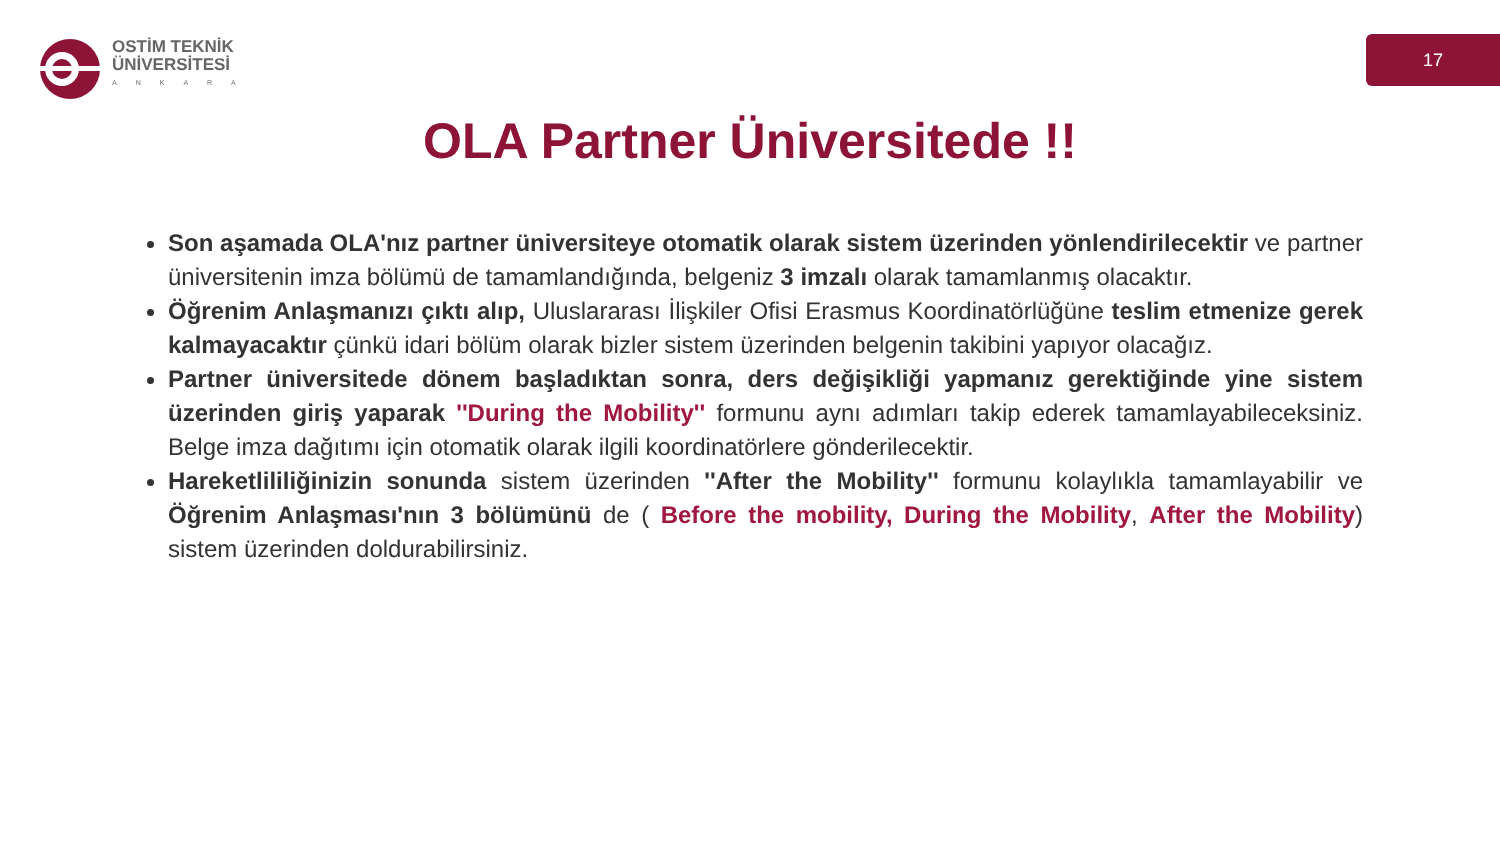OSTİM TEKNİK
ÜNİVERSİTESİ
ANKARA
17
OLA Partner Üniversitede !!
Son aşamada OLA'nız partner üniversiteye otomatik olarak sistem üzerinden yönlendirilecektir ve partner üniversitenin imza bölümü de tamamlandığında, belgeniz 3 imzalı olarak tamamlanmış olacaktır.
Öğrenim Anlaşmanızı çıktı alıp, Uluslararası İlişkiler Ofisi Erasmus Koordinatörlüğüne teslim etmenize gerek kalmayacaktır çünkü idari bölüm olarak bizler sistem üzerinden belgenin takibini yapıyor olacağız.
Partner üniversitede dönem başladıktan sonra, ders değişikliği yapmanız gerektiğinde yine sistem üzerinden giriş yaparak ''During the Mobility'' formunu aynı adımları takip ederek tamamlayabileceksiniz. Belge imza dağıtımı için otomatik olarak ilgili koordinatörlere gönderilecektir.
Hareketlililiğinizin sonunda sistem üzerinden ''After the Mobility'' formunu kolaylıkla tamamlayabilir ve Öğrenim Anlaşması'nın 3 bölümünü de ( Before the mobility, During the Mobility, After the Mobility) sistem üzerinden doldurabilirsiniz.